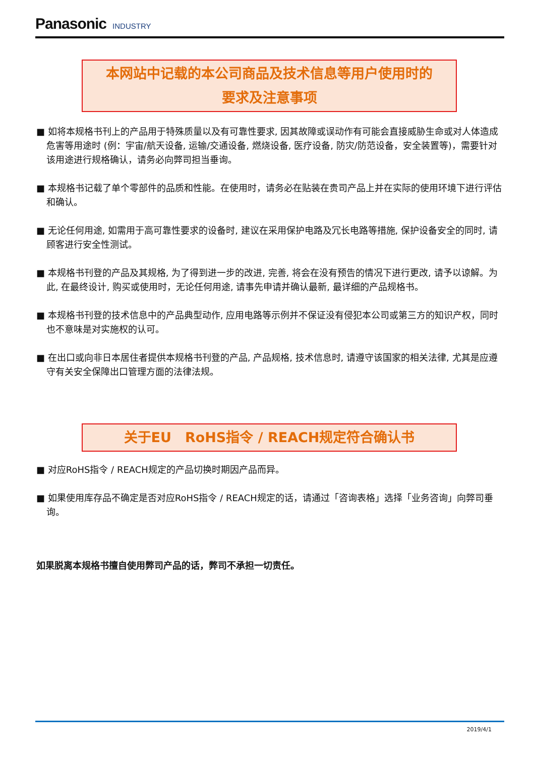Panasonic INDUSTRY
本网站中记载的本公司商品及技术信息等用户使用时的
要求及注意事项
■ 如将本规格书刊上的产品用于特殊质量以及有可靠性要求, 因其故障或误动作有可能会直接威胁生命或对人体造成危害等用途时 (例：宇宙/航天设备, 运输/交通设备, 燃烧设备, 医疗设备, 防灾/防范设备，安全装置等)，需要针对该用途进行规格确认，请务必向弊司担当垂询。
■ 本规格书记载了单个零部件的品质和性能。在使用时，请务必在贴装在贵司产品上并在实际的使用环境下进行评估和确认。
■ 无论任何用途, 如需用于高可靠性要求的设备时, 建议在采用保护电路及冗长电路等措施, 保护设备安全的同时, 请顾客进行安全性测试。
■ 本规格书刊登的产品及其规格, 为了得到进一步的改进, 完善, 将会在没有预告的情况下进行更改, 请予以谅解。为此, 在最终设计, 购买或使用时，无论任何用途, 请事先申请并确认最新, 最详细的产品规格书。
■ 本规格书刊登的技术信息中的产品典型动作, 应用电路等示例并不保证没有侵犯本公司或第三方的知识产权，同时也不意味是对实施权的认可。
■ 在出口或向非日本居住者提供本规格书刊登的产品, 产品规格, 技术信息时, 请遵守该国家的相关法律, 尤其是应遵守有关安全保障出口管理方面的法律法规。
关于EU　RoHS指令 / REACH规定符合确认书
■ 对应RoHS指令 / REACH规定的产品切换时期因产品而异。
■ 如果使用库存品不确定是否对应RoHS指令 / REACH规定的话，请通过「咨询表格」选择「业务咨询」向弊司垂询。
如果脱离本规格书擅自使用弊司产品的话，弊司不承担一切责任。
2019/4/1